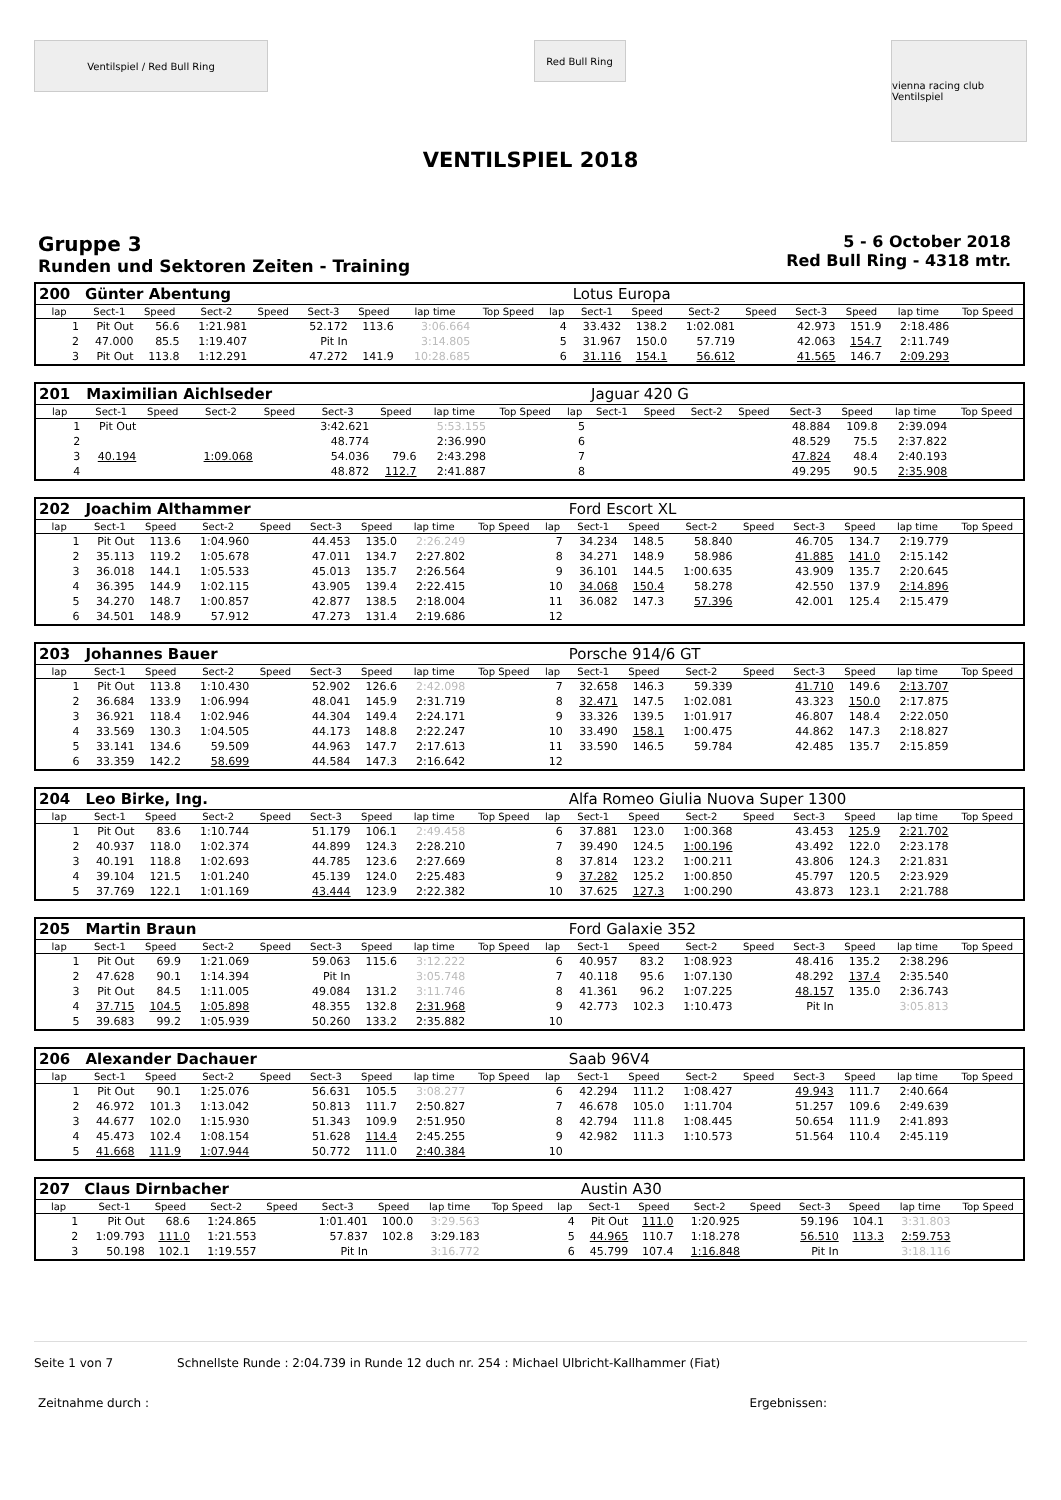Ventilspiel / Red Bull Ring
Red Bull Ring
vienna racing club Ventilspiel
VENTILSPIEL 2018
Gruppe 3
Runden und Sektoren Zeiten - Training
5 - 6 October 2018
Red Bull Ring - 4318 mtr.
| 200 | Günter Abentung | | | | | | | | | Lotus Europa | | | | | | | |
| lap | Sect-1 | Speed | Sect-2 | Speed | Sect-3 | Speed | lap time | Top Speed | lap | Sect-1 | Speed | Sect-2 | Speed | Sect-3 | Speed | lap time | Top Speed |
| 1 | Pit Out | 56.6 | 1:21.981 | | 52.172 | 113.6 | 3:06.664 | | 4 | 33.432 | 138.2 | 1:02.081 | | 42.973 | 151.9 | 2:18.486 | |
| 2 | 47.000 | 85.5 | 1:19.407 | | Pit In | | 3:14.805 | | 5 | 31.967 | 150.0 | 57.719 | | 42.063 | 154.7 | 2:11.749 | |
| 3 | Pit Out | 113.8 | 1:12.291 | | 47.272 | 141.9 | 10:28.685 | | 6 | 31.116 | 154.1 | 56.612 | | 41.565 | 146.7 | 2:09.293 | |
| 201 | Maximilian Aichlseder | | | | | | | | | Jaguar 420 G | | | | | | | |
| lap | Sect-1 | Speed | Sect-2 | Speed | Sect-3 | Speed | lap time | Top Speed | lap | Sect-1 | Speed | Sect-2 | Speed | Sect-3 | Speed | lap time | Top Speed |
| 1 | Pit Out | | | | 3:42.621 | | 5:53.155 | | 5 | | | | | 48.884 | 109.8 | 2:39.094 | |
| 2 | | | | | 48.774 | | 2:36.990 | | 6 | | | | | 48.529 | 75.5 | 2:37.822 | |
| 3 | 40.194 | | 1:09.068 | | 54.036 | 79.6 | 2:43.298 | | 7 | | | | | 47.824 | 48.4 | 2:40.193 | |
| 4 | | | | | 48.872 | 112.7 | 2:41.887 | | 8 | | | | | 49.295 | 90.5 | 2:35.908 | |
| 202 | Joachim Althammer | | | | | | | | | Ford Escort XL | | | | | | | |
| lap | Sect-1 | Speed | Sect-2 | Speed | Sect-3 | Speed | lap time | Top Speed | lap | Sect-1 | Speed | Sect-2 | Speed | Sect-3 | Speed | lap time | Top Speed |
| 1 | Pit Out | 113.6 | 1:04.960 | | 44.453 | 135.0 | 2:26.249 | | 7 | 34.234 | 148.5 | 58.840 | | 46.705 | 134.7 | 2:19.779 | |
| 2 | 35.113 | 119.2 | 1:05.678 | | 47.011 | 134.7 | 2:27.802 | | 8 | 34.271 | 148.9 | 58.986 | | 41.885 | 141.0 | 2:15.142 | |
| 3 | 36.018 | 144.1 | 1:05.533 | | 45.013 | 135.7 | 2:26.564 | | 9 | 36.101 | 144.5 | 1:00.635 | | 43.909 | 135.7 | 2:20.645 | |
| 4 | 36.395 | 144.9 | 1:02.115 | | 43.905 | 139.4 | 2:22.415 | | 10 | 34.068 | 150.4 | 58.278 | | 42.550 | 137.9 | 2:14.896 | |
| 5 | 34.270 | 148.7 | 1:00.857 | | 42.877 | 138.5 | 2:18.004 | | 11 | 36.082 | 147.3 | 57.396 | | 42.001 | 125.4 | 2:15.479 | |
| 6 | 34.501 | 148.9 | 57.912 | | 47.273 | 131.4 | 2:19.686 | | 12 | | | | | | | | |
| 203 | Johannes Bauer | | | | | | | | | Porsche 914/6 GT | | | | | | | |
| lap | Sect-1 | Speed | Sect-2 | Speed | Sect-3 | Speed | lap time | Top Speed | lap | Sect-1 | Speed | Sect-2 | Speed | Sect-3 | Speed | lap time | Top Speed |
| 1 | Pit Out | 113.8 | 1:10.430 | | 52.902 | 126.6 | 2:42.098 | | 7 | 32.658 | 146.3 | 59.339 | | 41.710 | 149.6 | 2:13.707 | |
| 2 | 36.684 | 133.9 | 1:06.994 | | 48.041 | 145.9 | 2:31.719 | | 8 | 32.471 | 147.5 | 1:02.081 | | 43.323 | 150.0 | 2:17.875 | |
| 3 | 36.921 | 118.4 | 1:02.946 | | 44.304 | 149.4 | 2:24.171 | | 9 | 33.326 | 139.5 | 1:01.917 | | 46.807 | 148.4 | 2:22.050 | |
| 4 | 33.569 | 130.3 | 1:04.505 | | 44.173 | 148.8 | 2:22.247 | | 10 | 33.490 | 158.1 | 1:00.475 | | 44.862 | 147.3 | 2:18.827 | |
| 5 | 33.141 | 134.6 | 59.509 | | 44.963 | 147.7 | 2:17.613 | | 11 | 33.590 | 146.5 | 59.784 | | 42.485 | 135.7 | 2:15.859 | |
| 6 | 33.359 | 142.2 | 58.699 | | 44.584 | 147.3 | 2:16.642 | | 12 | | | | | | | | |
| 204 | Leo Birke, Ing. | | | | | | | | | Alfa Romeo Giulia Nuova Super 1300 | | | | | | | |
| lap | Sect-1 | Speed | Sect-2 | Speed | Sect-3 | Speed | lap time | Top Speed | lap | Sect-1 | Speed | Sect-2 | Speed | Sect-3 | Speed | lap time | Top Speed |
| 1 | Pit Out | 83.6 | 1:10.744 | | 51.179 | 106.1 | 2:49.458 | | 6 | 37.881 | 123.0 | 1:00.368 | | 43.453 | 125.9 | 2:21.702 | |
| 2 | 40.937 | 118.0 | 1:02.374 | | 44.899 | 124.3 | 2:28.210 | | 7 | 39.490 | 124.5 | 1:00.196 | | 43.492 | 122.0 | 2:23.178 | |
| 3 | 40.191 | 118.8 | 1:02.693 | | 44.785 | 123.6 | 2:27.669 | | 8 | 37.814 | 123.2 | 1:00.211 | | 43.806 | 124.3 | 2:21.831 | |
| 4 | 39.104 | 121.5 | 1:01.240 | | 45.139 | 124.0 | 2:25.483 | | 9 | 37.282 | 125.2 | 1:00.850 | | 45.797 | 120.5 | 2:23.929 | |
| 5 | 37.769 | 122.1 | 1:01.169 | | 43.444 | 123.9 | 2:22.382 | | 10 | 37.625 | 127.3 | 1:00.290 | | 43.873 | 123.1 | 2:21.788 | |
| 205 | Martin Braun | | | | | | | | | Ford Galaxie 352 | | | | | | | |
| lap | Sect-1 | Speed | Sect-2 | Speed | Sect-3 | Speed | lap time | Top Speed | lap | Sect-1 | Speed | Sect-2 | Speed | Sect-3 | Speed | lap time | Top Speed |
| 1 | Pit Out | 69.9 | 1:21.069 | | 59.063 | 115.6 | 3:12.222 | | 6 | 40.957 | 83.2 | 1:08.923 | | 48.416 | 135.2 | 2:38.296 | |
| 2 | 47.628 | 90.1 | 1:14.394 | | Pit In | | 3:05.748 | | 7 | 40.118 | 95.6 | 1:07.130 | | 48.292 | 137.4 | 2:35.540 | |
| 3 | Pit Out | 84.5 | 1:11.005 | | 49.084 | 131.2 | 3:11.746 | | 8 | 41.361 | 96.2 | 1:07.225 | | 48.157 | 135.0 | 2:36.743 | |
| 4 | 37.715 | 104.5 | 1:05.898 | | 48.355 | 132.8 | 2:31.968 | | 9 | 42.773 | 102.3 | 1:10.473 | | Pit In | | 3:05.813 | |
| 5 | 39.683 | 99.2 | 1:05.939 | | 50.260 | 133.2 | 2:35.882 | | 10 | | | | | | | | |
| 206 | Alexander Dachauer | | | | | | | | | Saab 96V4 | | | | | | | |
| lap | Sect-1 | Speed | Sect-2 | Speed | Sect-3 | Speed | lap time | Top Speed | lap | Sect-1 | Speed | Sect-2 | Speed | Sect-3 | Speed | lap time | Top Speed |
| 1 | Pit Out | 90.1 | 1:25.076 | | 56.631 | 105.5 | 3:08.277 | | 6 | 42.294 | 111.2 | 1:08.427 | | 49.943 | 111.7 | 2:40.664 | |
| 2 | 46.972 | 101.3 | 1:13.042 | | 50.813 | 111.7 | 2:50.827 | | 7 | 46.678 | 105.0 | 1:11.704 | | 51.257 | 109.6 | 2:49.639 | |
| 3 | 44.677 | 102.0 | 1:15.930 | | 51.343 | 109.9 | 2:51.950 | | 8 | 42.794 | 111.8 | 1:08.445 | | 50.654 | 111.9 | 2:41.893 | |
| 4 | 45.473 | 102.4 | 1:08.154 | | 51.628 | 114.4 | 2:45.255 | | 9 | 42.982 | 111.3 | 1:10.573 | | 51.564 | 110.4 | 2:45.119 | |
| 5 | 41.668 | 111.9 | 1:07.944 | | 50.772 | 111.0 | 2:40.384 | | 10 | | | | | | | | |
| 207 | Claus Dirnbacher | | | | | | | | | Austin A30 | | | | | | | |
| lap | Sect-1 | Speed | Sect-2 | Speed | Sect-3 | Speed | lap time | Top Speed | lap | Sect-1 | Speed | Sect-2 | Speed | Sect-3 | Speed | lap time | Top Speed |
| 1 | Pit Out | 68.6 | 1:24.865 | | 1:01.401 | 100.0 | 3:29.563 | | 4 | Pit Out | 111.0 | 1:20.925 | | 59.196 | 104.1 | 3:31.803 | |
| 2 | 1:09.793 | 111.0 | 1:21.553 | | 57.837 | 102.8 | 3:29.183 | | 5 | 44.965 | 110.7 | 1:18.278 | | 56.510 | 113.3 | 2:59.753 | |
| 3 | 50.198 | 102.1 | 1:19.557 | | Pit In | | 3:16.772 | | 6 | 45.799 | 107.4 | 1:16.848 | | Pit In | | 3:18.116 | |
Seite 1 von 7 Schnellste Runde : 2:04.739 in Runde 12 duch nr. 254 : Michael Ulbricht-Kallhammer (Fiat)
Zeitnahme durch : Ergebnissen: